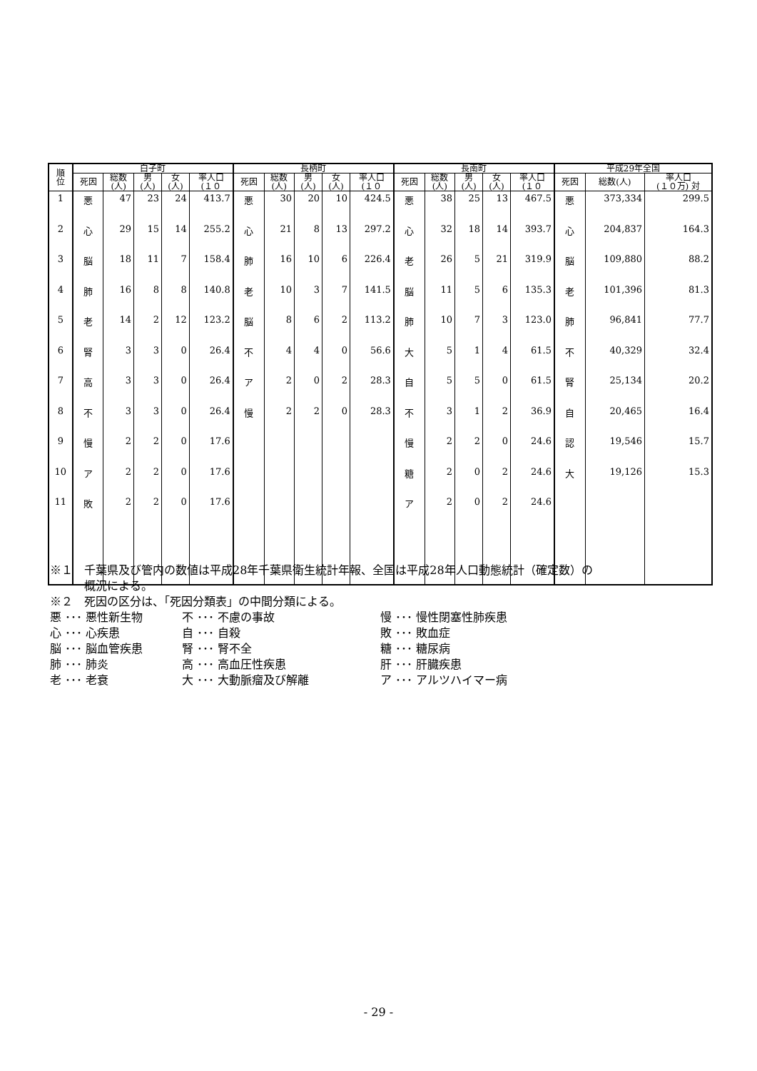| 順 位 | 白子町 | | | | | 長柄町 | | | | | 長南町 | | | | | 平成29年全国 | | |
| --- | --- | --- | --- | --- | --- | --- | --- | --- | --- | --- | --- | --- | --- | --- | --- | --- | --- | --- |
| | 死因 | 総数 (人) | 男 (人) | 女 (人) | 率人口 (１０ | 死因 | 総数 (人) | 男 (人) | 女 (人) | 率人口 (１０ | 死因 | 総数 (人) | 男 (人) | 女 (人) | 率人口 (１０ | 死因 | 総数(人) | 率人口 (１０万) 対 |
| 1 | 悪 | 47 | 23 | 24 | 413.7 | 悪 | 30 | 20 | 10 | 424.5 | 悪 | 38 | 25 | 13 | 467.5 | 悪 | 373,334 | 299.5 |
| 2 | 心 | 29 | 15 | 14 | 255.2 | 心 | 21 | 8 | 13 | 297.2 | 心 | 32 | 18 | 14 | 393.7 | 心 | 204,837 | 164.3 |
| 3 | 脳 | 18 | 11 | 7 | 158.4 | 肺 | 16 | 10 | 6 | 226.4 | 老 | 26 | 5 | 21 | 319.9 | 脳 | 109,880 | 88.2 |
| 4 | 肺 | 16 | 8 | 8 | 140.8 | 老 | 10 | 3 | 7 | 141.5 | 脳 | 11 | 5 | 6 | 135.3 | 老 | 101,396 | 81.3 |
| 5 | 老 | 14 | 2 | 12 | 123.2 | 脳 | 8 | 6 | 2 | 113.2 | 肺 | 10 | 7 | 3 | 123.0 | 肺 | 96,841 | 77.7 |
| 6 | 腎 | 3 | 3 | 0 | 26.4 | 不 | 4 | 4 | 0 | 56.6 | 大 | 5 | 1 | 4 | 61.5 | 不 | 40,329 | 32.4 |
| 7 | 高 | 3 | 3 | 0 | 26.4 | ア | 2 | 0 | 2 | 28.3 | 自 | 5 | 5 | 0 | 61.5 | 腎 | 25,134 | 20.2 |
| 8 | 不 | 3 | 3 | 0 | 26.4 | 慢 | 2 | 2 | 0 | 28.3 | 不 | 3 | 1 | 2 | 36.9 | 自 | 20,465 | 16.4 |
| 9 | 慢 | 2 | 2 | 0 | 17.6 | | | | | | 慢 | 2 | 2 | 0 | 24.6 | 認 | 19,546 | 15.7 |
| 10 | ア | 2 | 2 | 0 | 17.6 | | | | | | 糖 | 2 | 0 | 2 | 24.6 | 大 | 19,126 | 15.3 |
| 11 | 敗 | 2 | 2 | 0 | 17.6 | | | | | | ア | 2 | 0 | 2 | 24.6 | | | |
※１　千葉県及び管内の数値は平成28年千葉県衛生統計年報、全国は平成28年人口動態統計（確定数）の
　　　概況による。
※２　死因の区分は、「死因分類表」の中間分類による。
悪 ･･･ 悪性新生物 不 ･･･ 不慮の事故 慢 ･･･ 慢性閉塞性肺疾患 心 ･･･ 心疾患 自 ･･･ 自殺 敗 ･･･ 敗血症 脳 ･･･ 脳血管疾患 腎 ･･･ 腎不全 糖 ･･･ 糖尿病 肺 ･･･ 肺炎 高 ･･･ 高血圧性疾患 肝 ･･･ 肝臓疾患 老 ･･･ 老衰 大 ･･･ 大動脈瘤及び解離 ア ･･･ アルツハイマー病
- 29 -